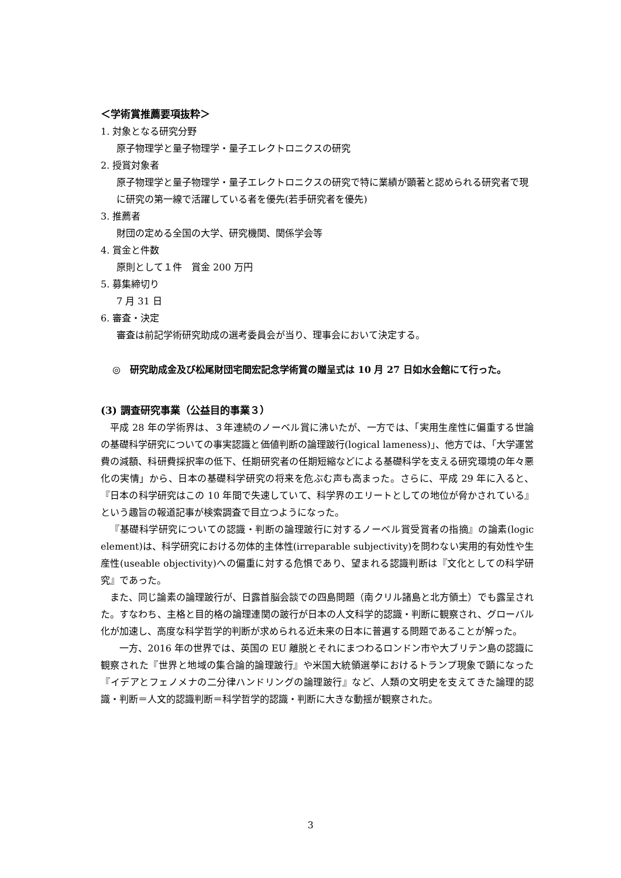＜学術賞推薦要項抜粋＞
1. 対象となる研究分野
原子物理学と量子物理学・量子エレクトロニクスの研究
2. 授賞対象者
原子物理学と量子物理学・量子エレクトロニクスの研究で特に業績が顕著と認められる研究者で現に研究の第一線で活躍している者を優先(若手研究者を優先)
3. 推薦者
財団の定める全国の大学、研究機関、関係学会等
4. 賞金と件数
原則として１件　賞金 200 万円
5. 募集締切り
7 月 31 日
6. 審査・決定
審査は前記学術研究助成の選考委員会が当り、理事会において決定する。
◎　研究助成金及び松尾財団宅間宏記念学術賞の贈呈式は 10 月 27 日如水会館にて行った。
(3) 調査研究事業（公益目的事業３）
平成 28 年の学術界は、３年連続のノーベル賞に沸いたが、一方では、「実用生産性に偏重する世論の基礎科学研究についての事実認識と価値判断の論理跛行(logical lameness)」、他方では、「大学運営費の減額、科研費採択率の低下、任期研究者の任期短縮などによる基礎科学を支える研究環境の年々悪化の実情」から、日本の基礎科学研究の将来を危ぶむ声も高まった。さらに、平成 29 年に入ると、『日本の科学研究はこの 10 年間で失速していて、科学界のエリートとしての地位が脅かされている』という趣旨の報道記事が検索調査で目立つようになった。
『基礎科学研究についての認識・判断の論理跛行に対するノーベル賞受賞者の指摘』の論素(logic element)は、科学研究における勿体的主体性(irreparable subjectivity)を問わない実用的有効性や生産性(useable objectivity)への偏重に対する危惧であり、望まれる認識判断は『文化としての科学研究』であった。
また、同じ論素の論理跛行が、日露首脳会談での四島問題（南クリル諸島と北方領土）でも露呈された。すなわち、主格と目的格の論理連関の跛行が日本の人文科学的認識・判断に観察され、グローバル化が加速し、高度な科学哲学的判断が求められる近未来の日本に普遍する問題であることが解った。
　一方、2016 年の世界では、英国の EU 離脱とそれにまつわるロンドン市や大ブリテン島の認識に観察された『世界と地域の集合論的論理跛行』や米国大統領選挙におけるトランプ現象で顕になった『イデアとフェノメナの二分律ハンドリングの論理跛行』など、人類の文明史を支えてきた論理的認識・判断＝人文的認識判断＝科学哲学的認識・判断に大きな動揺が観察された。
3